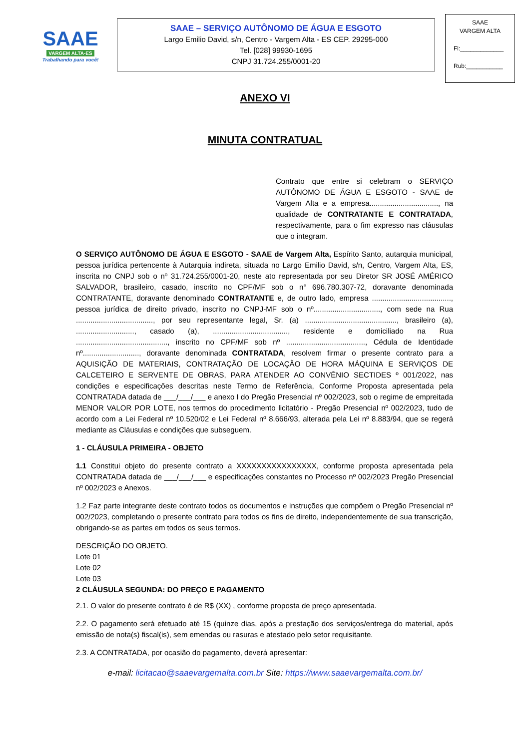SAAE
VARGEM ALTA-ES
Trabalhando para você!
SAAE – SERVIÇO AUTÔNOMO DE ÁGUA E ESGOTO
Largo Emilio David, s/n, Centro - Vargem Alta - ES CEP. 29295-000
Tel. [028] 99930-1695
CNPJ 31.724.255/0001-20
SAAE
VARGEM ALTA
Fl:_____________
Rub:___________
ANEXO VI
MINUTA CONTRATUAL
Contrato que entre si celebram o SERVIÇO AUTÔNOMO DE ÁGUA E ESGOTO - SAAE de Vargem Alta e a empresa................................., na qualidade de CONTRATANTE E CONTRATADA, respectivamente, para o fim expresso nas cláusulas que o integram.
O SERVIÇO AUTÔNOMO DE ÁGUA E ESGOTO - SAAE de Vargem Alta, Espírito Santo, autarquia municipal, pessoa jurídica pertencente à Autarquia indireta, situada no Largo Emilio David, s/n, Centro, Vargem Alta, ES, inscrita no CNPJ sob o nº 31.724.255/0001-20, neste ato representada por seu Diretor SR JOSÉ AMÉRICO SALVADOR, brasileiro, casado, inscrito no CPF/MF sob o n° 696.780.307-72, doravante denominada CONTRATANTE, doravante denominado CONTRATANTE e, de outro lado, empresa ......................................, pessoa jurídica de direito privado, inscrito no CNPJ-MF sob o nº................................, com sede na Rua ....................................., por seu representante legal, Sr. (a) ............................................, brasileiro (a), ............................, casado (a), ...................................., residente e domiciliado na Rua ............................................, inscrito no CPF/MF sob nº ......................................, Cédula de Identidade nº..........................., doravante denominada CONTRATADA, resolvem firmar o presente contrato para a AQUISIÇÃO DE MATERIAIS, CONTRATAÇÃO DE LOCAÇÃO DE HORA MÁQUINA E SERVIÇOS DE CALCETEIRO E SERVENTE DE OBRAS, PARA ATENDER AO CONVÊNIO SECTIDES º 001/2022, nas condições e especificações descritas neste Termo de Referência, Conforme Proposta apresentada pela CONTRATADA datada de ___/___/___ e anexo I do Pregão Presencial nº 002/2023, sob o regime de empreitada MENOR VALOR POR LOTE, nos termos do procedimento licitatório - Pregão Presencial nº 002/2023, tudo de acordo com a Lei Federal nº 10.520/02 e Lei Federal nº 8.666/93, alterada pela Lei nº 8.883/94, que se regerá mediante as Cláusulas e condições que subseguem.
1 - CLÁUSULA PRIMEIRA - OBJETO
1.1 Constitui objeto do presente contrato a XXXXXXXXXXXXXXXX, conforme proposta apresentada pela CONTRATADA datada de ___/___/___ e especificações constantes no Processo nº 002/2023 Pregão Presencial nº 002/2023 e Anexos.
1.2 Faz parte integrante deste contrato todos os documentos e instruções que compõem o Pregão Presencial nº 002/2023, completando o presente contrato para todos os fins de direito, independentemente de sua transcrição, obrigando-se as partes em todos os seus termos.
DESCRIÇÃO DO OBJETO.
Lote 01
Lote 02
Lote 03
2 CLÁUSULA SEGUNDA: DO PREÇO E PAGAMENTO
2.1. O valor do presente contrato é de R$ (XX) , conforme proposta de preço apresentada.
2.2. O pagamento será efetuado até 15 (quinze dias, após a prestação dos serviços/entrega do material, após emissão de nota(s) fiscal(is), sem emendas ou rasuras e atestado pelo setor requisitante.
2.3. A CONTRATADA, por ocasião do pagamento, deverá apresentar:
e-mail: licitacao@saaevargemalta.com.br Site: https://www.saaevargemalta.com.br/